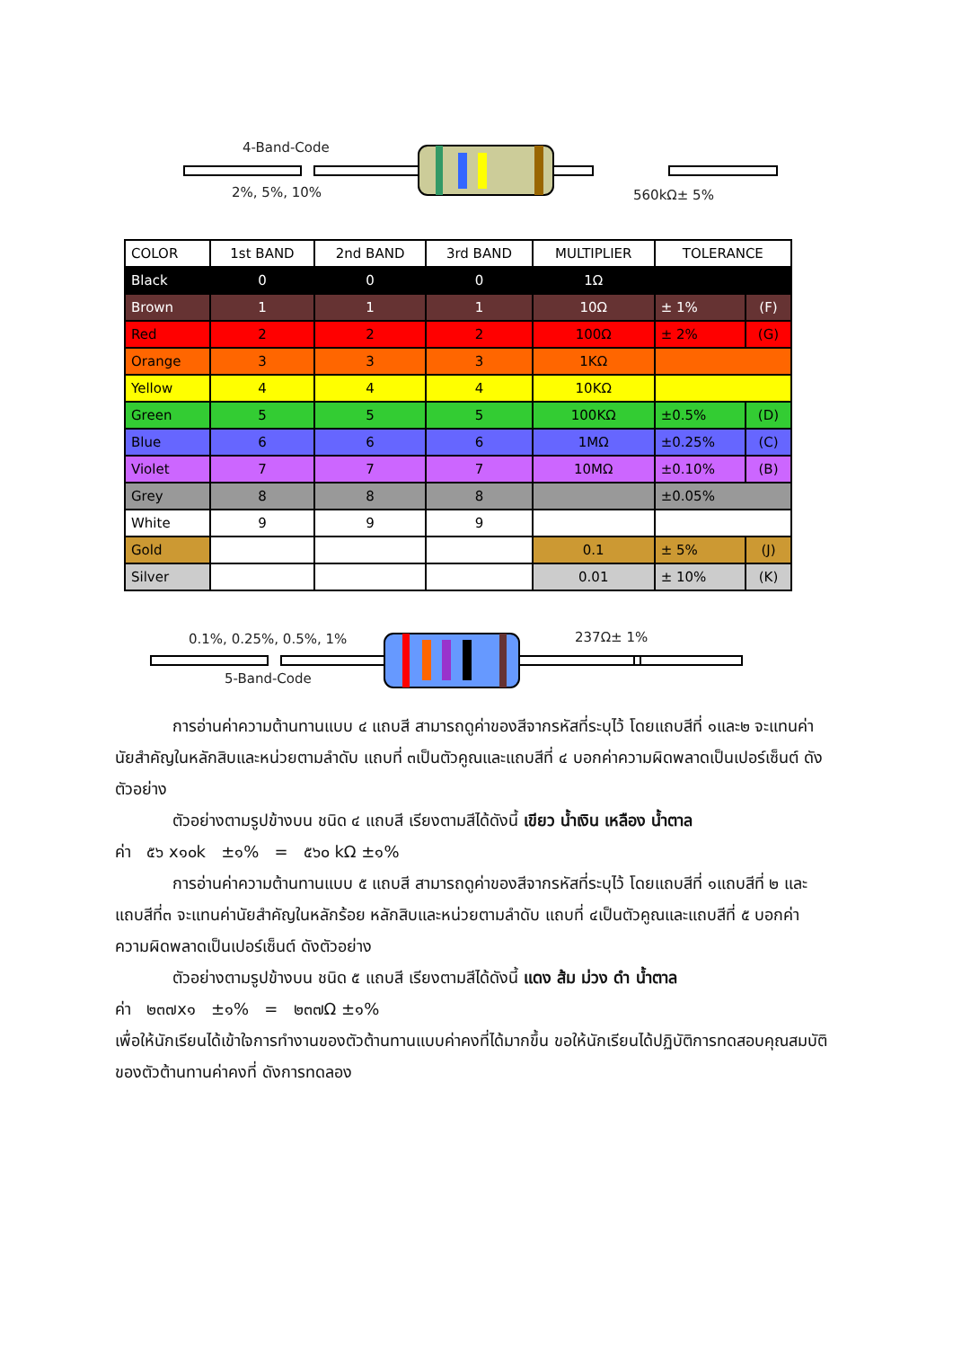4-Band-Code
2%, 5%, 10% 560kΩ± 5%
0.1%, 0.25%, 0.5%, 1% 237Ω± 1%
5-Band-Code
| COLOR | 1st BAND | 2nd BAND | 3rd BAND | MULTIPLIER | TOLERANCE | |
| --- | --- | --- | --- | --- | --- | --- |
| Black | 0 | 0 | 0 | 1Ω | | |
| Brown | 1 | 1 | 1 | 10Ω | ± 1% | (F) |
| Red | 2 | 2 | 2 | 100Ω | ± 2% | (G) |
| Orange | 3 | 3 | 3 | 1KΩ | | |
| Yellow | 4 | 4 | 4 | 10KΩ | | |
| Green | 5 | 5 | 5 | 100KΩ | ±0.5% | (D) |
| Blue | 6 | 6 | 6 | 1MΩ | ±0.25% | (C) |
| Violet | 7 | 7 | 7 | 10MΩ | ±0.10% | (B) |
| Grey | 8 | 8 | 8 | | ±0.05% | |
| White | 9 | 9 | 9 | | | |
| Gold | | | | 0.1 | ± 5% | (J) |
| Silver | | | | 0.01 | ± 10% | (K) |
การอ่านค่าความต้านทานแบบ ๔ แถบสี สามารถดูค่าของสีจากรหัสที่ระบุไว้ โดยแถบสีที่ ๑และ๒ จะแทนค่านัยสำคัญในหลักสิบและหน่วยตามลำดับ แถบที่ ๓เป็นตัวคูณและแถบสีที่ ๔ บอกค่าความผิดพลาดเป็นเปอร์เซ็นต์ ดังตัวอย่าง
ตัวอย่างตามรูปข้างบน ชนิด ๔ แถบสี เรียงตามสีได้ดังนี้ เขียว น้ำเงิน เหลือง น้ำตาล
ค่า ๕๖ x๑๐k ±๑% = ๕๖๐ kΩ ±๑%
การอ่านค่าความต้านทานแบบ ๕ แถบสี สามารถดูค่าของสีจากรหัสที่ระบุไว้ โดยแถบสีที่ ๑แถบสีที่ ๒ และแถบสีที่๓ จะแทนค่านัยสำคัญในหลักร้อย หลักสิบและหน่วยตามลำดับ แถบที่ ๔เป็นตัวคูณและแถบสีที่ ๕ บอกค่าความผิดพลาดเป็นเปอร์เซ็นต์ ดังตัวอย่าง
ตัวอย่างตามรูปข้างบน ชนิด ๕ แถบสี เรียงตามสีได้ดังนี้ แดง ส้ม ม่วง ดำ น้ำตาล
ค่า ๒๓๗x๑ ±๑% = ๒๓๗Ω ±๑%
เพื่อให้นักเรียนได้เข้าใจการทำงานของตัวต้านทานแบบค่าคงที่ได้มากขึ้น ขอให้นักเรียนได้ปฏิบัติการทดสอบคุณสมบัติของตัวต้านทานค่าคงที่ ดังการทดลอง